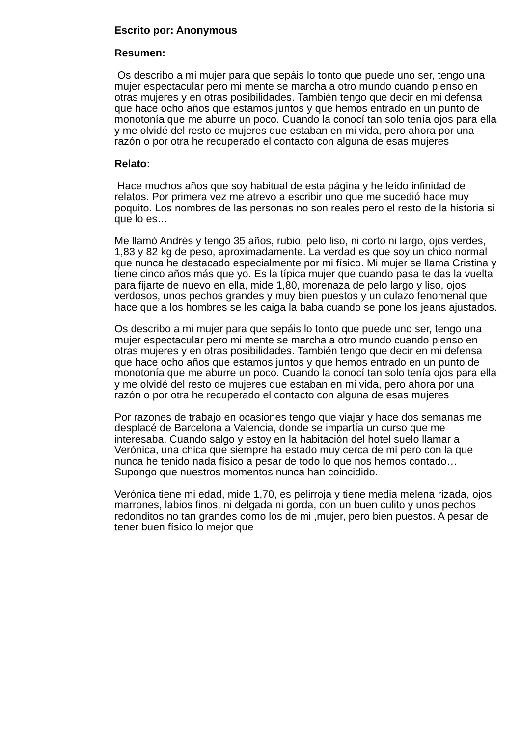Escrito por: Anonymous
Resumen:
Os describo a mi mujer para que sepáis lo tonto que puede uno ser, tengo una mujer espectacular pero mi mente se marcha a otro mundo cuando pienso en otras mujeres y en otras posibilidades. También tengo que decir en mi defensa que hace ocho años que estamos juntos y que hemos entrado en un punto de monotonía que me aburre un poco. Cuando la conocí tan solo tenía ojos para ella y me olvidé del resto de mujeres que estaban en mi vida, pero ahora por una razón o por otra he recuperado el contacto con alguna de esas mujeres
Relato:
Hace muchos años que soy habitual de esta página y he leído infinidad de relatos. Por primera vez me atrevo a escribir uno que me sucedió hace muy poquito. Los nombres de las personas no son reales pero el resto de la historia si que lo es…
Me llamó Andrés y tengo 35 años, rubio, pelo liso, ni corto ni largo, ojos verdes, 1,83 y 82 kg de peso, aproximadamente. La verdad es que soy un chico normal que nunca he destacado especialmente por mi físico. Mi mujer se llama Cristina y tiene cinco años más que yo. Es la típica mujer que cuando pasa te das la vuelta para fijarte de nuevo en ella, mide 1,80, morenaza de pelo largo y liso, ojos verdosos, unos pechos grandes y muy bien puestos y un culazo fenomenal que hace que a los hombres se les caiga la baba cuando se pone los jeans ajustados.
Os describo a mi mujer para que sepáis lo tonto que puede uno ser, tengo una mujer espectacular pero mi mente se marcha a otro mundo cuando pienso en otras mujeres y en otras posibilidades. También tengo que decir en mi defensa que hace ocho años que estamos juntos y que hemos entrado en un punto de monotonía que me aburre un poco. Cuando la conocí tan solo tenía ojos para ella y me olvidé del resto de mujeres que estaban en mi vida, pero ahora por una razón o por otra he recuperado el contacto con alguna de esas mujeres
Por razones de trabajo en ocasiones tengo que viajar y hace dos semanas me desplacé de Barcelona a Valencia, donde se impartía un curso que me interesaba. Cuando salgo y estoy en la habitación del hotel suelo llamar a Verónica, una chica que siempre ha estado muy cerca de mi pero con la que nunca he tenido nada físico a pesar de todo lo que nos hemos contado… Supongo que nuestros momentos nunca han coincidido.
Verónica tiene mi edad, mide 1,70, es pelirroja y tiene media melena rizada, ojos marrones, labios finos, ni delgada ni gorda, con un buen culito y unos pechos redonditos no tan grandes como los de mi ,mujer, pero bien puestos. A pesar de tener buen físico lo mejor que